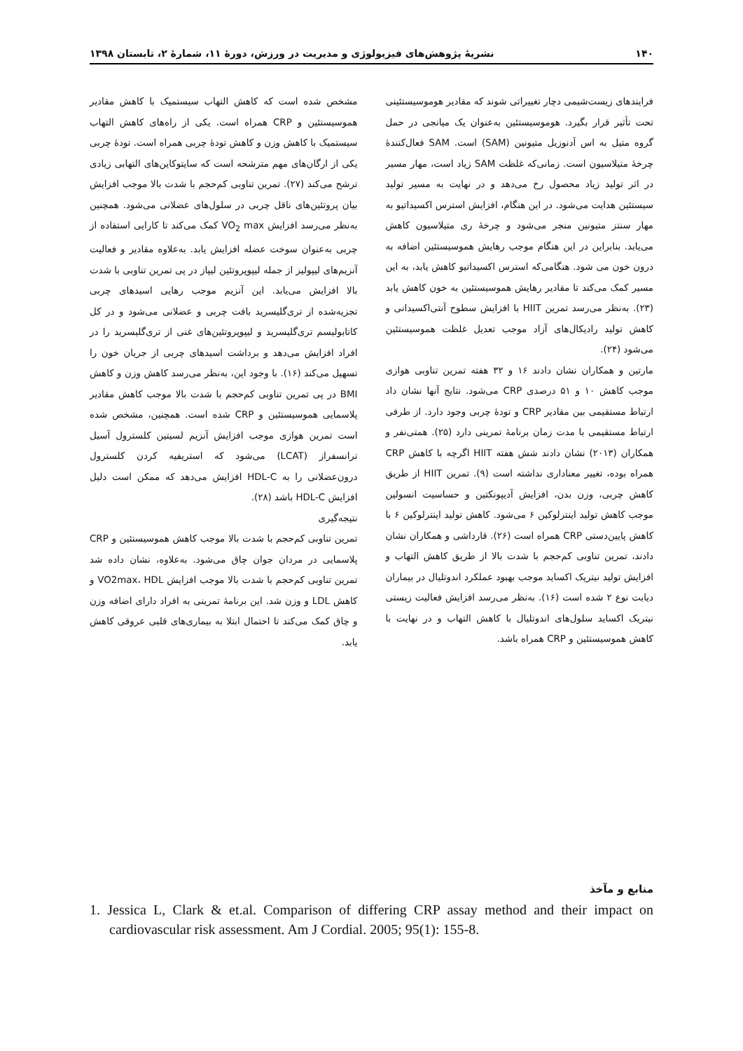۱۴۰ نشریهٔ پژوهش‌های فیزیولوژی و مدیریت در ورزش، دورهٔ ۱۱، شمارهٔ ۲، تابستان ۱۳۹۸
فرایندهای زیست‌شیمی دچار تغییراتی شوند که مقادیر هوموسیستئینی تحت تأثیر قرار بگیرد. هوموسیستئین به‌عنوان یک میانجی در حمل گروه متیل به اس آدنوزیل متیونین (SAM) است. SAM فعال‌کنندهٔ چرخهٔ متیلاسیون است. زمانی‌که غلظت SAM زیاد است، مهار مسیر در اثر تولید زیاد محصول رخ می‌دهد و در نهایت به مسیر تولید سیستئین هدایت می‌شود. در این هنگام، افزایش استرس اکسیداتیو به مهار سنتز متیونین منجر می‌شود و چرخهٔ ری متیلاسیون کاهش می‌یابد. بنابراین در این هنگام موجب رهایش هموسیستئین اضافه به درون خون می شود. هنگامی‌که استرس اکسیداتیو کاهش یابد، به این مسیر کمک می‌کند تا مقادیر رهایش هموسیستئین به خون کاهش یابد (۲۳). به‌نظر می‌رسد تمرین HIIT با افزایش سطوح آنتی‌اکسیدانی و کاهش تولید رادیکال‌های آزاد موجب تعدیل غلظت هموسیستئین می‌شود (۲۴).
مارتین و همکاران نشان دادند ۱۶ و ۳۲ هفته تمرین تناوبی هوازی موجب کاهش ۱۰ و ۵۱ درصدی CRP می‌شود. نتایج آنها نشان داد ارتباط مستقیمی بین مقادیر CRP و تودهٔ چربی وجود دارد. از طرفی ارتباط مستقیمی با مدت زمان برنامهٔ تمرینی دارد (۲۵). همتی‌نفر و همکاران (۲۰۱۳) نشان دادند شش هفته HIIT اگرچه با کاهش CRP همراه بوده، تغییر معناداری نداشته است (۹). تمرین HIIT از طریق کاهش چربی، وزن بدن، افزایش آدیپونکتین و حساسیت انسولین موجب کاهش تولید اینترلوکین ۶ می‌شود. کاهش تولید اینترلوکین ۶ با کاهش پایین‌دستی CRP همراه است (۲۶). قارداشی و همکاران نشان دادند، تمرین تناوبی کم‌حجم با شدت بالا از طریق کاهش التهاب و افزایش تولید نیتریک اکساید موجب بهبود عملکرد اندوتلیال در بیماران دیابت نوع ۲ شده است (۱۶). به‌نظر می‌رسد افزایش فعالیت زیستی نیتریک اکساید سلول‌های اندوتلیال با کاهش التهاب و در نهایت با کاهش هموسیستئین و CRP همراه باشد.
مشخص شده است که کاهش التهاب سیستمیک با کاهش مقادیر هموسیستئین و CRP همراه است. یکی از راه‌های کاهش التهاب سیستمیک با کاهش وزن و کاهش تودهٔ چربی همراه است. تودهٔ چربی یکی از ارگان‌های مهم مترشحه است که سایتوکاین‌های التهابی زیادی ترشح می‌کند (۲۷). تمرین تناوبی کم‌حجم با شدت بالا موجب افزایش بیان پروتئین‌های ناقل چربی در سلول‌های عضلانی می‌شود. همچنین به‌نظر می‌رسد افزایش VO<sub>2</sub> max کمک می‌کند تا کارایی استفاده از چربی به‌عنوان سوخت عضله افزایش یابد. به‌علاوه مقادیر و فعالیت آنزیم‌های لیپولیز از جمله لیپوپروتئین لیپاز در پی تمرین تناوبی با شدت بالا افزایش می‌یابد. این آنزیم موجب رهایی اسیدهای چربی تجزیه‌شده از تری‌گلیسرید بافت چربی و عضلانی می‌شود و در کل کاتابولیسم تری‌گلیسرید و لیپوپروتئین‌های غنی از تری‌گلیسرید را در افراد افزایش می‌دهد و برداشت اسیدهای چربی از جریان خون را تسهیل می‌کند (۱۶). با وجود این، به‌نظر می‌رسد کاهش وزن و کاهش BMI در پی تمرین تناوبی کم‌حجم با شدت بالا موجب کاهش مقادیر پلاسمایی هموسیستئین و CRP شده است. همچنین، مشخص شده است تمرین هوازی موجب افزایش آنزیم لسیتین کلسترول آسیل ترانسفراز (LCAT) می‌شود که استریفیه کردن کلسترول درون‌عضلانی را به HDL-C افزایش می‌دهد که ممکن است دلیل افزایش HDL-C باشد (۲۸).
نتیجه‌گیری
تمرین تناوبی کم‌حجم با شدت بالا موجب کاهش هموسیستئین و CRP پلاسمایی در مردان جوان چاق می‌شود. به‌علاوه، نشان داده شد تمرین تناوبی کم‌حجم با شدت بالا موجب افزایش VO2max، HDL و کاهش LDL و وزن شد. این برنامهٔ تمرینی به افراد دارای اضافه وزن و چاق کمک می‌کند تا احتمال ابتلا به بیماری‌های قلبی عروقی کاهش یابد.
منابع و مآخذ
1. Jessica L, Clark & et.al. Comparison of differing CRP assay method and their impact on cardiovascular risk assessment. Am J Cordial. 2005; 95(1): 155-8.